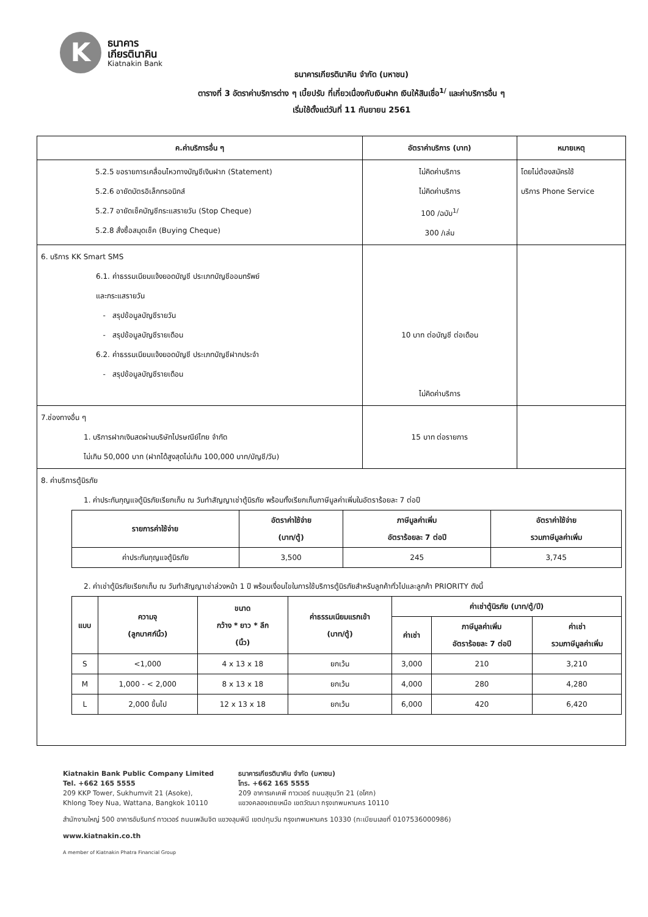K
ธนาคาร
เกียรตินาคิน
Kiatnakin Bank
ธนาคารเกียรตินาคิน จำกัด (มหาชน)
ตารางที่ 3 อัตราค่าบริการต่าง ๆ เบี้ยปรับ ที่เกี่ยวเนื่องกับเงินฝาก เงินให้สินเชื่อ<sup>1/</sup> และค่าบริการอื่น ๆ
เริ่มใช้ตั้งแต่วันที่ 11 กันยายน 2561
| ค.ค่าบริการอื่น ๆ | อัตราค่าบริการ (บาท) | หมายเหตุ |
| --- | --- | --- |
| 5.2.5 ขอรายการเคลื่อนไหวทางบัญชีเงินฝาก (Statement) 5.2.6 อายัดบัตรอิเล็กทรอนิกส์ 5.2.7 อายัดเช็คบัญชีกระแสรายวัน (Stop Cheque) 5.2.8 สั่งซื้อสมุดเช็ค (Buying Cheque) | ไม่คิดค่าบริการ ไม่คิดค่าบริการ 100 /ฉบับ<sup>1/</sup> 300 /เล่ม | โดยไม่ต้องสมัครใช้ บริการ Phone Service |
| 6. บริการ KK Smart SMS 6.1. ค่าธรรมเนียมแจ้งยอดบัญชี ประเภทบัญชีออมทรัพย์ และกระแสรายวัน - สรุปข้อมูลบัญชีรายวัน - สรุปข้อมูลบัญชีรายเดือน 6.2. ค่าธรรมเนียมแจ้งยอดบัญชี ประเภทบัญชีฝากประจำ - สรุปข้อมูลบัญชีรายเดือน | 10 บาท ต่อบัญชี ต่อเดือน ไม่คิดค่าบริการ | |
| 7.ช่องทางอื่น ๆ 1. บริการฝากเงินสดผ่านบริษัทไปรษณีย์ไทย จำกัด ไม่เกิน 50,000 บาท (ฝากได้สูงสุดไม่เกิน 100,000 บาท/บัญชี/วัน) | 15 บาท ต่อรายการ | |
| 8. ค่าบริการตู้นิรภัย 1. ค่าประกันกุญแจตู้นิรภัยเรียกเก็บ ณ วันทำสัญญาเช่าตู้นิรภัย พร้อมทั้งเรียกเก็บภาษีมูลค่าเพิ่มในอัตราร้อยละ 7 ต่อปี / รายการค่าใช้จ่าย / อัตราค่าใช้จ่าย (บาท/ตู้) / ภาษีมูลค่าเพิ่ม อัตราร้อยละ 7 ต่อปี / อัตราค่าใช้จ่าย รวมภาษีมูลค่าเพิ่ม / / --- / --- / --- / --- / / ค่าประกันกุญแจตู้นิรภัย / 3,500 / 245 / 3,745 / 2. ค่าเช่าตู้นิรภัยเรียกเก็บ ณ วันทำสัญญาเช่าล่วงหน้า 1 ปี พร้อมเงื่อนไขในการใช้บริการตู้นิรภัยสำหรับลูกค้าทั่วไปและลูกค้า PRIORITY ดังนี้ / แบบ / ความจุ (ลูกบาศก์นิ้ว) / ขนาด กว้าง * ยาว * ลึก (นิ้ว) / ค่าธรรมเนียมแรกเข้า (บาท/ตู้) / ค่าเช่าตู้นิรภัย (บาท/ตู้/ปี) / / / / --- / --- / --- / --- / --- / --- / --- / / / / / / ค่าเช่า / ภาษีมูลค่าเพิ่ม อัตราร้อยละ 7 ต่อปี / ค่าเช่า รวมภาษีมูลค่าเพิ่ม / / S / <1,000 / 4 x 13 x 18 / ยกเว้น / 3,000 / 210 / 3,210 / / M / 1,000 - < 2,000 / 8 x 13 x 18 / ยกเว้น / 4,000 / 280 / 4,280 / / L / 2,000 ขึ้นไป / 12 x 13 x 18 / ยกเว้น / 6,000 / 420 / 6,420 / | | |
Kiatnakin Bank Public Company Limited
Tel. +662 165 5555
209 KKP Tower, Sukhumvit 21 (Asoke),
Khlong Toey Nua, Wattana, Bangkok 10110
ธนาคารเกียรตินาคิน จำกัด (มหาชน)
โทร. +662 165 5555
209 อาคารเคเคพี ทาวเวอร์ ถนนสุขุมวิท 21 (อโศก)
แขวงคลองเตยเหนือ เขตวัฒนา กรุงเทพมหานคร 10110
สำนักงานใหญ่ 500 อาคารอัมรินทร์ ทาวเวอร์ ถนนเพลินจิต แขวงลุมพินี เขตปทุมวัน กรุงเทพมหานคร 10330 (ทะเบียนเลขที่ 0107536000986)
www.kiatnakin.co.th
A member of Kiatnakin Phatra Financial Group